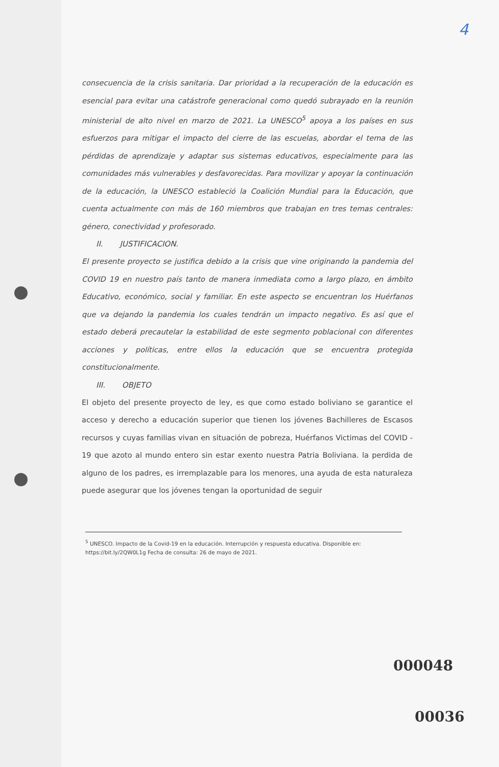4
consecuencia de la crisis sanitaria. Dar prioridad a la recuperación de la educación es esencial para evitar una catástrofe generacional como quedó subrayado en la reunión ministerial de alto nivel en marzo de 2021. La UNESCO<sup>5</sup> apoya a los países en sus esfuerzos para mitigar el impacto del cierre de las escuelas, abordar el tema de las pérdidas de aprendizaje y adaptar sus sistemas educativos, especialmente para las comunidades más vulnerables y desfavorecidas. Para movilizar y apoyar la continuación de la educación, la UNESCO estableció la Coalición Mundial para la Educación, que cuenta actualmente con más de 160 miembros que trabajan en tres temas centrales: género, conectividad y profesorado.
II. JUSTIFICACION.
El presente proyecto se justifica debido a la crisis que vine originando la pandemia del COVID 19 en nuestro país tanto de manera inmediata como a largo plazo, en ámbito Educativo, económico, social y familiar. En este aspecto se encuentran los Huérfanos que va dejando la pandemia los cuales tendrán un impacto negativo. Es así que el estado deberá precautelar la estabilidad de este segmento poblacional con diferentes acciones y políticas, entre ellos la educación que se encuentra protegida constitucionalmente.
III. OBJETO
El objeto del presente proyecto de ley, es que como estado boliviano se garantice el acceso y derecho a educación superior que tienen los jóvenes Bachilleres de Escasos recursos y cuyas familias vivan en situación de pobreza, Huérfanos Victimas del COVID - 19 que azoto al mundo entero sin estar exento nuestra Patria Boliviana. la perdida de alguno de los padres, es irremplazable para los menores, una ayuda de esta naturaleza puede asegurar que los jóvenes tengan la oportunidad de seguir
<sup>5</sup> UNESCO. Impacto de la Covid-19 en la educación. Interrupción y respuesta educativa. Disponible en: https://bit.ly/2QW0L1g Fecha de consulta: 26 de mayo de 2021.
000048
00036